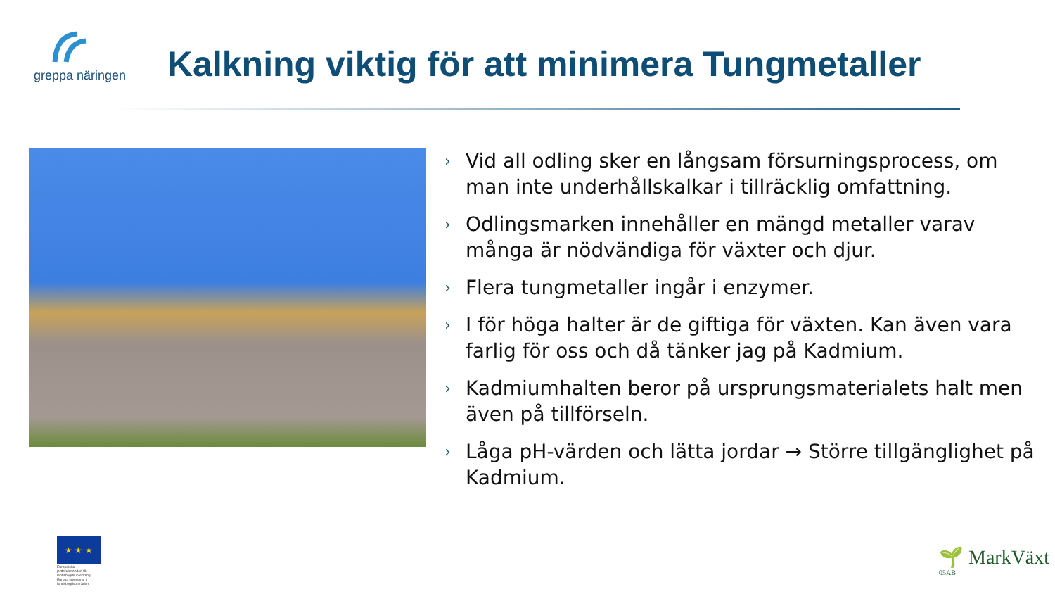greppa näringen
Kalkning viktig för att minimera Tungmetaller
› Vid all odling sker en långsam försurningsprocess, om man inte underhållskalkar i tillräcklig omfattning.
› Odlingsmarken innehåller en mängd metaller varav många är nödvändiga för växter och djur.
› Flera tungmetaller ingår i enzymer.
› I för höga halter är de giftiga för växten. Kan även vara farlig för oss och då tänker jag på Kadmium.
› Kadmiumhalten beror på ursprungsmaterialets halt men även på tillförseln.
› Låga pH-värden och lätta jordar → Större tillgänglighet på Kadmium.
★ ★ ★
Europeiska jordbruksfonden för landsbygdsutveckling: Europa investerar i landsbygdsområden
🌱 MarkVäxt
05AB